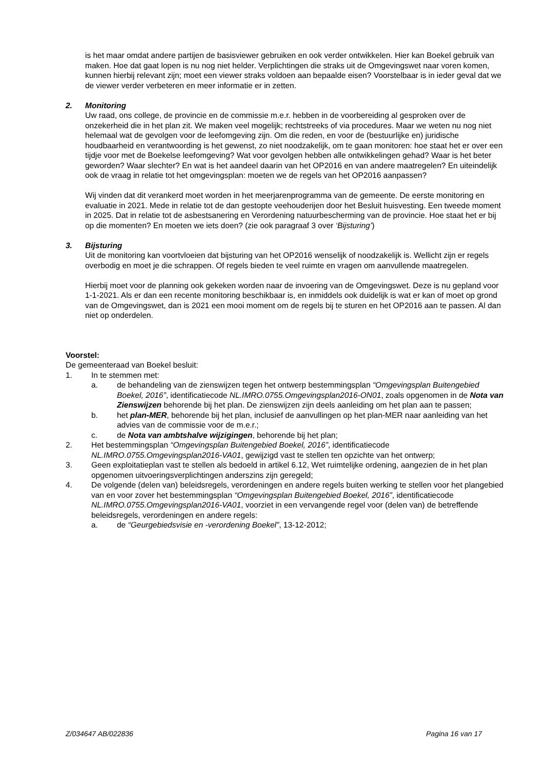is het maar omdat andere partijen de basisviewer gebruiken en ook verder ontwikkelen. Hier kan Boekel gebruik van maken. Hoe dat gaat lopen is nu nog niet helder. Verplichtingen die straks uit de Omgevingswet naar voren komen, kunnen hierbij relevant zijn; moet een viewer straks voldoen aan bepaalde eisen? Voorstelbaar is in ieder geval dat we de viewer verder verbeteren en meer informatie er in zetten.
2. Monitoring
Uw raad, ons college, de provincie en de commissie m.e.r. hebben in de voorbereiding al gesproken over de onzekerheid die in het plan zit. We maken veel mogelijk; rechtstreeks of via procedures. Maar we weten nu nog niet helemaal wat de gevolgen voor de leefomgeving zijn. Om die reden, en voor de (bestuurlijke en) juridische houdbaarheid en verantwoording is het gewenst, zo niet noodzakelijk, om te gaan monitoren: hoe staat het er over een tijdje voor met de Boekelse leefomgeving? Wat voor gevolgen hebben alle ontwikkelingen gehad? Waar is het beter geworden? Waar slechter? En wat is het aandeel daarin van het OP2016 en van andere maatregelen? En uiteindelijk ook de vraag in relatie tot het omgevingsplan: moeten we de regels van het OP2016 aanpassen?
Wij vinden dat dit verankerd moet worden in het meerjarenprogramma van de gemeente. De eerste monitoring en evaluatie in 2021. Mede in relatie tot de dan gestopte veehouderijen door het Besluit huisvesting. Een tweede moment in 2025. Dat in relatie tot de asbestsanering en Verordening natuurbescherming van de provincie. Hoe staat het er bij op die momenten? En moeten we iets doen? (zie ook paragraaf 3 over ‘Bijsturing’)
3. Bijsturing
Uit de monitoring kan voortvloeien dat bijsturing van het OP2016 wenselijk of noodzakelijk is. Wellicht zijn er regels overbodig en moet je die schrappen. Of regels bieden te veel ruimte en vragen om aanvullende maatregelen.
Hierbij moet voor de planning ook gekeken worden naar de invoering van de Omgevingswet. Deze is nu gepland voor 1-1-2021. Als er dan een recente monitoring beschikbaar is, en inmiddels ook duidelijk is wat er kan of moet op grond van de Omgevingswet, dan is 2021 een mooi moment om de regels bij te sturen en het OP2016 aan te passen. Al dan niet op onderdelen.
Voorstel:
De gemeenteraad van Boekel besluit:
1. In te stemmen met:
a. de behandeling van de zienswijzen tegen het ontwerp bestemmingsplan “Omgevingsplan Buitengebied Boekel, 2016”, identificatiecode NL.IMRO.0755.Omgevingsplan2016-ON01, zoals opgenomen in de Nota van Zienswijzen behorende bij het plan. De zienswijzen zijn deels aanleiding om het plan aan te passen;
b. het plan-MER, behorende bij het plan, inclusief de aanvullingen op het plan-MER naar aanleiding van het advies van de commissie voor de m.e.r.;
c. de Nota van ambtshalve wijzigingen, behorende bij het plan;
2. Het bestemmingsplan “Omgevingsplan Buitengebied Boekel, 2016”, identificatiecode NL.IMRO.0755.Omgevingsplan2016-VA01, gewijzigd vast te stellen ten opzichte van het ontwerp;
3. Geen exploitatieplan vast te stellen als bedoeld in artikel 6.12, Wet ruimtelijke ordening, aangezien de in het plan opgenomen uitvoeringsverplichtingen anderszins zijn geregeld;
4. De volgende (delen van) beleidsregels, verordeningen en andere regels buiten werking te stellen voor het plangebied van en voor zover het bestemmingsplan “Omgevingsplan Buitengebied Boekel, 2016”, identificatiecode NL.IMRO.0755.Omgevingsplan2016-VA01, voorziet in een vervangende regel voor (delen van) de betreffende beleidsregels, verordeningen en andere regels:
a. de “Geurgebiedsvisie en -verordening Boekel”, 13-12-2012;
Z/034647 AB/022836 Pagina 16 van 17